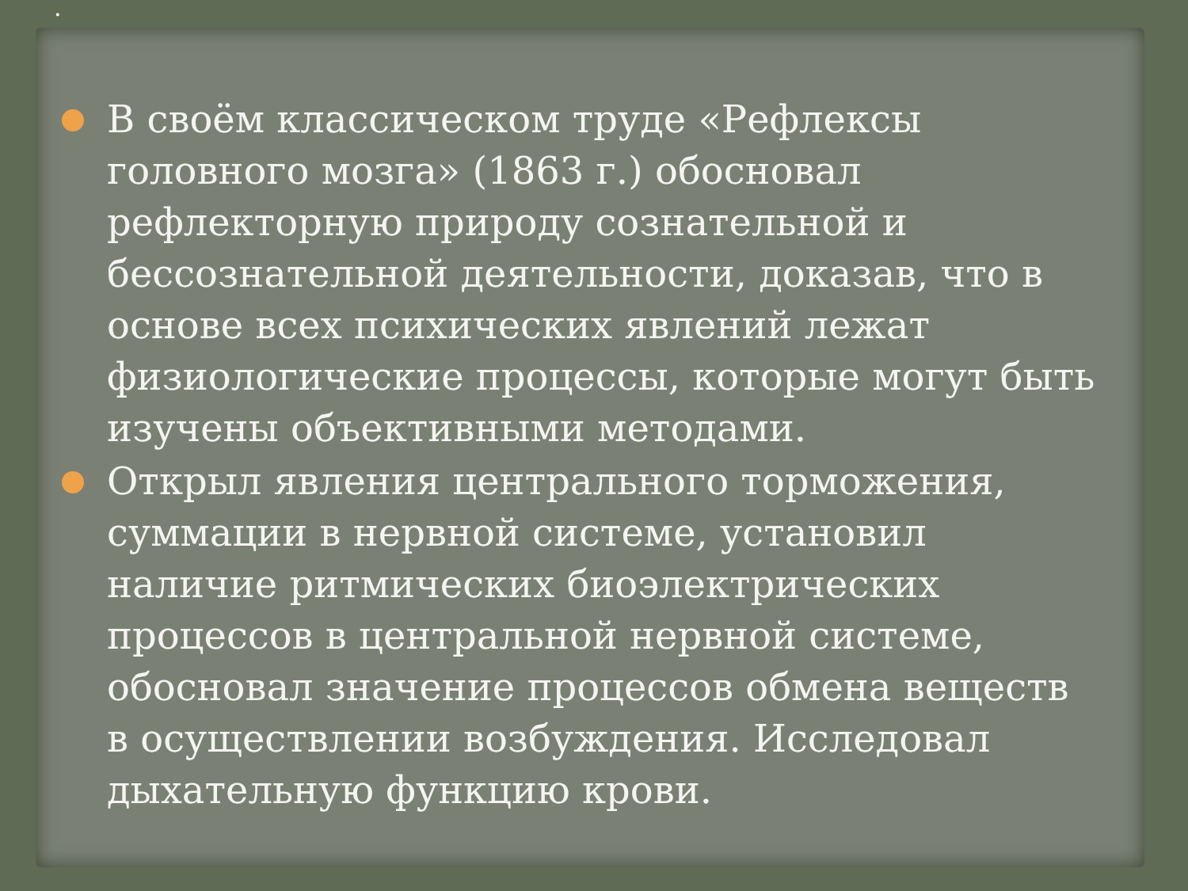.
В своём классическом труде «Рефлексы головного мозга» (1863 г.) обосновал рефлекторную природу сознательной и бессознательной деятельности, доказав, что в основе всех психических явлений лежат физиологические процессы, которые могут быть изучены объективными методами.
Открыл явления центрального торможения, суммации в нервной системе, установил наличие ритмических биоэлектрических процессов в центральной нервной системе, обосновал значение процессов обмена веществ в осуществлении возбуждения. Исследовал дыхательную функцию крови.